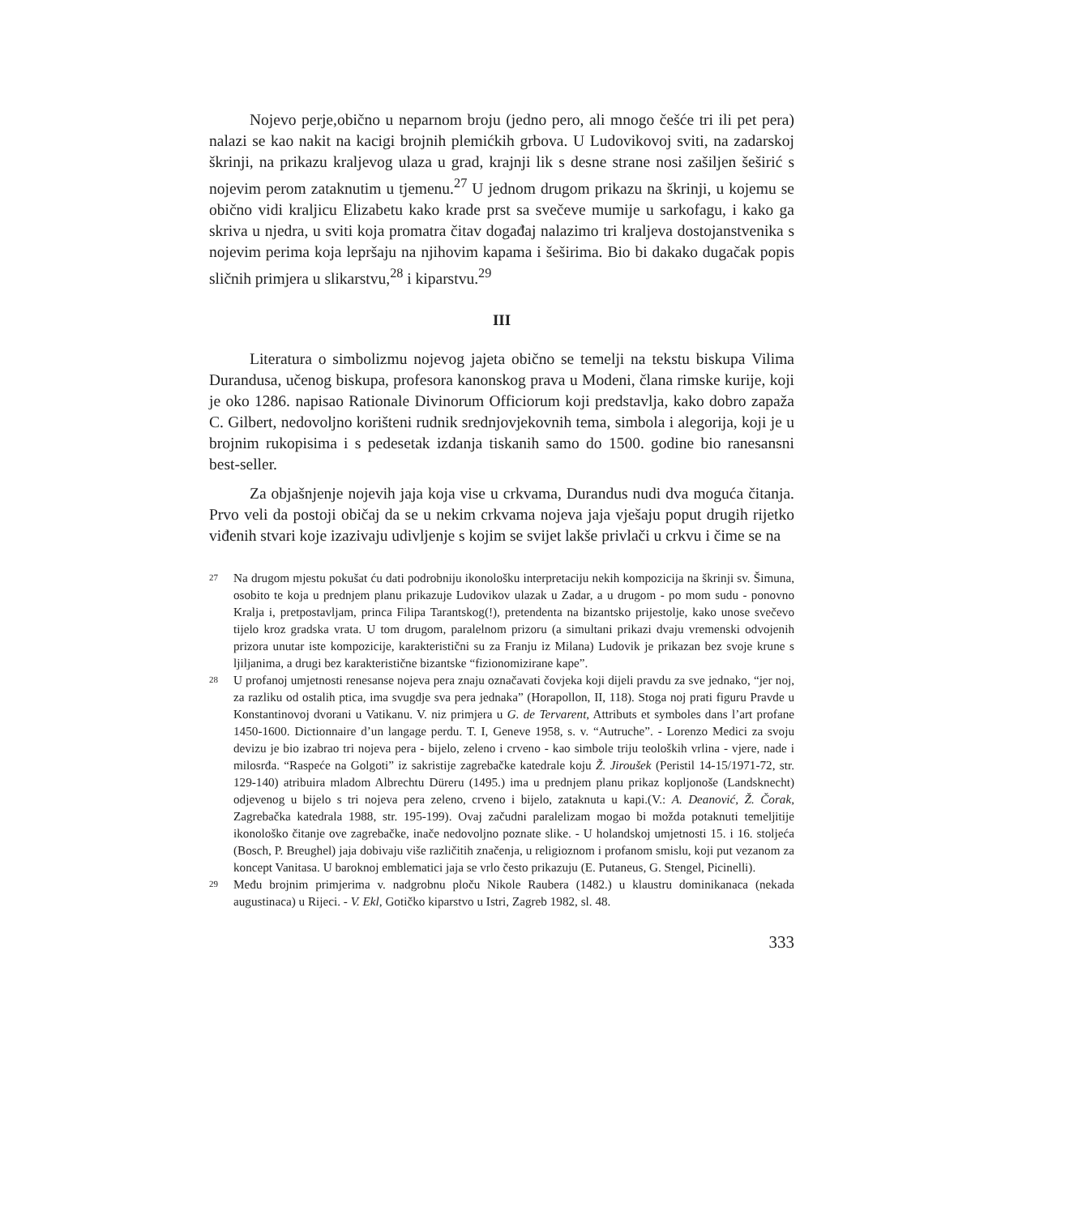Nojevo perje,obično u neparnom broju (jedno pero, ali mnogo češće tri ili pet pera) nalazi se kao nakit na kacigi brojnih plemićkih grbova. U Ludovikovoj sviti, na zadarskoj škrinji, na prikazu kraljevog ulaza u grad, krajnji lik s desne strane nosi zašiljen šeširić s nojevim perom zataknutim u tjemenu.<sup>27</sup> U jednom drugom prikazu na škrinji, u kojemu se obično vidi kraljicu Elizabetu kako krade prst sa svečeve mumije u sarkofagu, i kako ga skriva u njedra, u sviti koja promatra čitav događaj nalazimo tri kraljeva dostojanstvenika s nojevim perima koja lepršaju na njihovim kapama i šeširima. Bio bi dakako dugačak popis sličnih primjera u slikarstvu,<sup>28</sup> i kiparstvu.<sup>29</sup>
III
Literatura o simbolizmu nojevog jajeta obično se temelji na tekstu biskupa Vilima Durandusa, učenog biskupa, profesora kanonskog prava u Modeni, člana rimske kurije, koji je oko 1286. napisao Rationale Divinorum Officiorum koji predstavlja, kako dobro zapaža C. Gilbert, nedovoljno korišteni rudnik srednjovjekovnih tema, simbola i alegorija, koji je u brojnim rukopisima i s pedesetak izdanja tiskanih samo do 1500. godine bio ranesansni best-seller.
Za objašnjenje nojevih jaja koja vise u crkvama, Durandus nudi dva moguća čitanja. Prvo veli da postoji običaj da se u nekim crkvama nojeva jaja vješaju poput drugih rijetko viđenih stvari koje izazivaju udivljenje s kojim se svijet lakše privlači u crkvu i čime se na
27
Na drugom mjestu pokušat ću dati podrobniju ikonološku interpretaciju nekih kompozicija na škrinji sv. Šimuna, osobito te koja u prednjem planu prikazuje Ludovikov ulazak u Zadar, a u drugom - po mom sudu - ponovno Kralja i, pretpostavljam, princa Filipa Tarantskog(!), pretendenta na bizantsko prijestolje, kako unose svečevo tijelo kroz gradska vrata. U tom drugom, paralelnom prizoru (a simultani prikazi dvaju vremenski odvojenih prizora unutar iste kompozicije, karakteristični su za Franju iz Milana) Ludovik je prikazan bez svoje krune s ljiljanima, a drugi bez karakteristične bizantske “fizionomizirane kape”.
28
U profanoj umjetnosti renesanse nojeva pera znaju označavati čovjeka koji dijeli pravdu za sve jednako, “jer noj, za razliku od ostalih ptica, ima svugdje sva pera jednaka” (Horapollon, II, 118). Stoga noj prati figuru Pravde u Konstantinovoj dvorani u Vatikanu. V. niz primjera u G. de Tervarent, Attributs et symboles dans l’art profane 1450-1600. Dictionnaire d’un langage perdu. T. I, Geneve 1958, s. v. “Autruche”. - Lorenzo Medici za svoju devizu je bio izabrao tri nojeva pera - bijelo, zeleno i crveno - kao simbole triju teoloških vrlina - vjere, nade i milosrđa. “Raspeće na Golgoti” iz sakristije zagrebačke katedrale koju Ž. Jiroušek (Peristil 14-15/1971-72, str. 129-140) atribuira mladom Albrechtu Düreru (1495.) ima u prednjem planu prikaz kopljonoše (Landsknecht) odjevenog u bijelo s tri nojeva pera zeleno, crveno i bijelo, zataknuta u kapi.(V.: A. Deanović, Ž. Čorak, Zagrebačka katedrala 1988, str. 195-199). Ovaj začudni paralelizam mogao bi možda potaknuti temeljitije ikonološko čitanje ove zagrebačke, inače nedovoljno poznate slike. - U holandskoj umjetnosti 15. i 16. stoljeća (Bosch, P. Breughel) jaja dobivaju više različitih značenja, u religioznom i profanom smislu, koji put vezanom za koncept Vanitasa. U baroknoj emblematici jaja se vrlo često prikazuju (E. Putaneus, G. Stengel, Picinelli).
29
Među brojnim primjerima v. nadgrobnu ploču Nikole Raubera (1482.) u klaustru dominikanaca (nekada augustinaca) u Rijeci. - V. Ekl, Gotičko kiparstvo u Istri, Zagreb 1982, sl. 48.
333